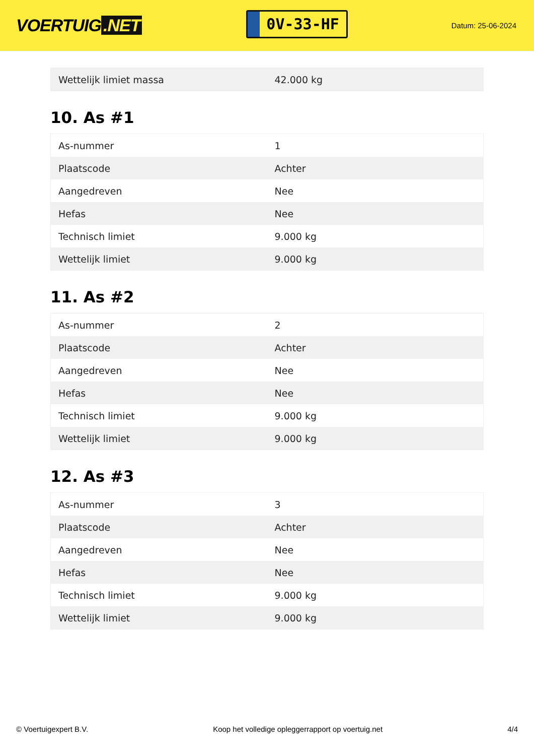VOERTUIG.NET
0V-33-HF
Datum: 25-06-2024
| Wettelijk limiet massa | 42.000 kg |
10. As #1
| As-nummer | 1 |
| Plaatscode | Achter |
| Aangedreven | Nee |
| Hefas | Nee |
| Technisch limiet | 9.000 kg |
| Wettelijk limiet | 9.000 kg |
11. As #2
| As-nummer | 2 |
| Plaatscode | Achter |
| Aangedreven | Nee |
| Hefas | Nee |
| Technisch limiet | 9.000 kg |
| Wettelijk limiet | 9.000 kg |
12. As #3
| As-nummer | 3 |
| Plaatscode | Achter |
| Aangedreven | Nee |
| Hefas | Nee |
| Technisch limiet | 9.000 kg |
| Wettelijk limiet | 9.000 kg |
© Voertuigexpert B.V. Koop het volledige opleggerrapport op voertuig.net 4/4